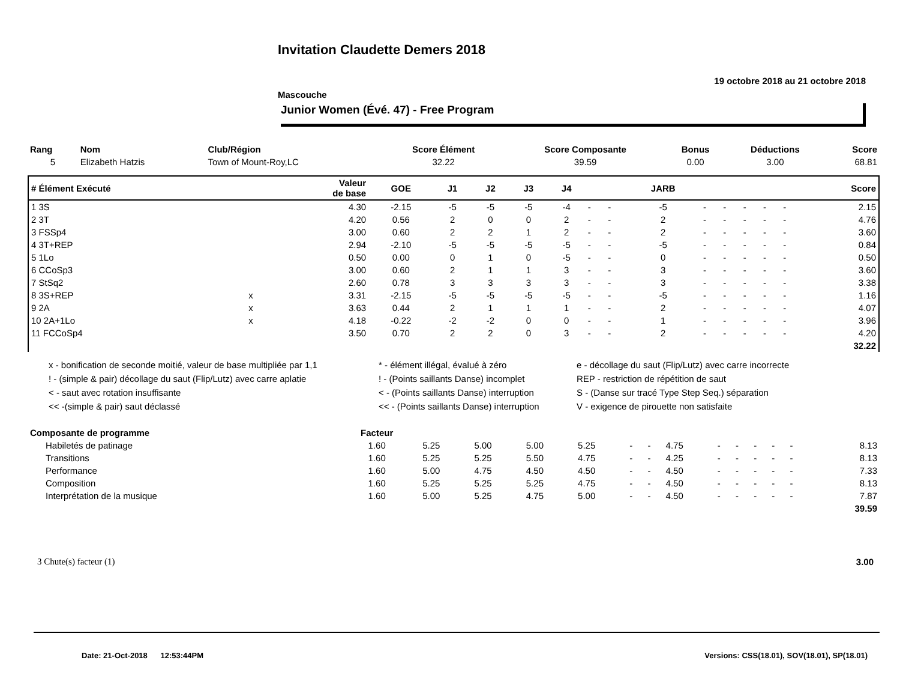Invitation Claudette Demers 2018
19 octobre 2018 au 21 octobre 2018
Mascouche
Junior Women (Évé. 47) - Free Program
| Rang | Nom | Club/Région | Score Élément | Score Composante | Bonus | Déductions | Score |
| --- | --- | --- | --- | --- | --- | --- | --- |
| 5 | Elizabeth Hatzis | Town of Mount-Roy,LC | 32.22 | 39.59 | 0.00 | 3.00 | 68.81 |
| # Élément Exécuté | | Valeur de base | GOE | J1 | J2 | J3 | J4 | | | JARB | | | | | | Score |
| --- | --- | --- | --- | --- | --- | --- | --- | --- | --- | --- | --- | --- | --- | --- | --- | --- |
| 1 3S | | 4.30 | -2.15 | -5 | -5 | -5 | -4 | - | - | -5 | - | - | - | - | - | 2.15 |
| 2 3T | | 4.20 | 0.56 | 2 | 0 | 0 | 2 | - | - | 2 | - | - | - | - | - | 4.76 |
| 3 FSSp4 | | 3.00 | 0.60 | 2 | 2 | 1 | 2 | - | - | 2 | - | - | - | - | - | 3.60 |
| 4 3T+REP | | 2.94 | -2.10 | -5 | -5 | -5 | -5 | - | - | -5 | - | - | - | - | - | 0.84 |
| 5 1Lo | | 0.50 | 0.00 | 0 | 1 | 0 | -5 | - | - | 0 | - | - | - | - | - | 0.50 |
| 6 CCoSp3 | | 3.00 | 0.60 | 2 | 1 | 1 | 3 | - | - | 3 | - | - | - | - | - | 3.60 |
| 7 StSq2 | | 2.60 | 0.78 | 3 | 3 | 3 | 3 | - | - | 3 | - | - | - | - | - | 3.38 |
| 8 3S+REP | x | 3.31 | -2.15 | -5 | -5 | -5 | -5 | - | - | -5 | - | - | - | - | - | 1.16 |
| 9 2A | x | 3.63 | 0.44 | 2 | 1 | 1 | 1 | - | - | 2 | - | - | - | - | - | 4.07 |
| 10 2A+1Lo | x | 4.18 | -0.22 | -2 | -2 | 0 | 0 | - | - | 1 | - | - | - | - | - | 3.96 |
| 11 FCCoSp4 | | 3.50 | 0.70 | 2 | 2 | 0 | 3 | - | - | 2 | - | - | - | - | - | 4.20 |
| 32.22 | | | | | | | | | | | | | | | | |
x - bonification de seconde moitié, valeur de base multipliée par 1,1
* - élément illégal, évalué à zéro
e - décollage du saut (Flip/Lutz) avec carre incorrecte
! - (simple & pair) décollage du saut (Flip/Lutz) avec carre aplatie
! - (Points saillants Danse) incomplet
REP - restriction de répétition de saut
< - saut avec rotation insuffisante
< - (Points saillants Danse) interruption
S - (Danse sur tracé Type Step Seq.) séparation
<< -(simple & pair) saut déclassé
<< - (Points saillants Danse) interruption
V - exigence de pirouette non satisfaite
| Composante de programme | Facteur | | | | | | | | | | | | | | | |
| --- | --- | --- | --- | --- | --- | --- | --- | --- | --- | --- | --- | --- | --- | --- | --- | --- |
| Habiletés de patinage | 1.60 | 5.25 | 5.00 | 5.00 | 5.25 | - | - | 4.75 | - | - | - | - | - | | | 8.13 |
| Transitions | 1.60 | 5.25 | 5.25 | 5.50 | 4.75 | - | - | 4.25 | - | - | - | - | - | | | 8.13 |
| Performance | 1.60 | 5.00 | 4.75 | 4.50 | 4.50 | - | - | 4.50 | - | - | - | - | - | | | 7.33 |
| Composition | 1.60 | 5.25 | 5.25 | 5.25 | 4.75 | - | - | 4.50 | - | - | - | - | - | | | 8.13 |
| Interprétation de la musique | 1.60 | 5.00 | 5.25 | 4.75 | 5.00 | - | - | 4.50 | - | - | - | - | - | | | 7.87 |
| 39.59 | | | | | | | | | | | | | | | | |
3 Chute(s) facteur (1) 3.00
Date: 21-Oct-2018 12:53:44PM Versions: CSS(18.01), SOV(18.01), SP(18.01)